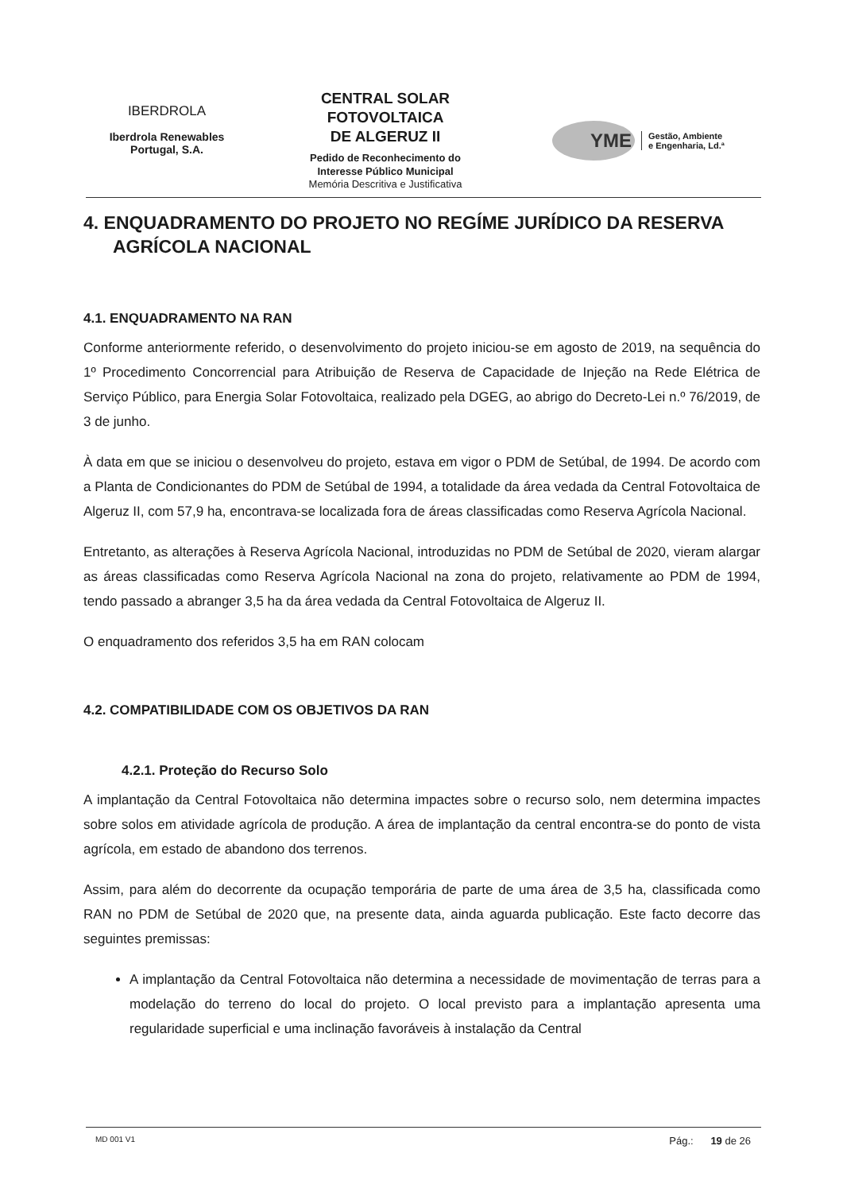IBERDROLA
Iberdrola Renewables
Portugal, S.A.
CENTRAL SOLAR
FOTOVOLTAICA
DE ALGERUZ II
Pedido de Reconhecimento do
Interesse Público Municipal
Memória Descritiva e Justificativa
YME
Gestão, Ambiente
e Engenharia, Ld.ª
4. ENQUADRAMENTO DO PROJETO NO REGÍME JURÍDICO DA RESERVA AGRÍCOLA NACIONAL
4.1. ENQUADRAMENTO NA RAN
Conforme anteriormente referido, o desenvolvimento do projeto iniciou-se em agosto de 2019, na sequência do 1º Procedimento Concorrencial para Atribuição de Reserva de Capacidade de Injeção na Rede Elétrica de Serviço Público, para Energia Solar Fotovoltaica, realizado pela DGEG, ao abrigo do Decreto-Lei n.º 76/2019, de 3 de junho.
À data em que se iniciou o desenvolveu do projeto, estava em vigor o PDM de Setúbal, de 1994. De acordo com a Planta de Condicionantes do PDM de Setúbal de 1994, a totalidade da área vedada da Central Fotovoltaica de Algeruz II, com 57,9 ha, encontrava-se localizada fora de áreas classificadas como Reserva Agrícola Nacional.
Entretanto, as alterações à Reserva Agrícola Nacional, introduzidas no PDM de Setúbal de 2020, vieram alargar as áreas classificadas como Reserva Agrícola Nacional na zona do projeto, relativamente ao PDM de 1994, tendo passado a abranger 3,5 ha da área vedada da Central Fotovoltaica de Algeruz II.
O enquadramento dos referidos 3,5 ha em RAN colocam
4.2. COMPATIBILIDADE COM OS OBJETIVOS DA RAN
4.2.1. Proteção do Recurso Solo
A implantação da Central Fotovoltaica não determina impactes sobre o recurso solo, nem determina impactes sobre solos em atividade agrícola de produção. A área de implantação da central encontra-se do ponto de vista agrícola, em estado de abandono dos terrenos.
Assim, para além do decorrente da ocupação temporária de parte de uma área de 3,5 ha, classificada como RAN no PDM de Setúbal de 2020 que, na presente data, ainda aguarda publicação. Este facto decorre das seguintes premissas:
A implantação da Central Fotovoltaica não determina a necessidade de movimentação de terras para a modelação do terreno do local do projeto. O local previsto para a implantação apresenta uma regularidade superficial e uma inclinação favoráveis à instalação da Central
MD 001 V1 Pág.: 19 de 26